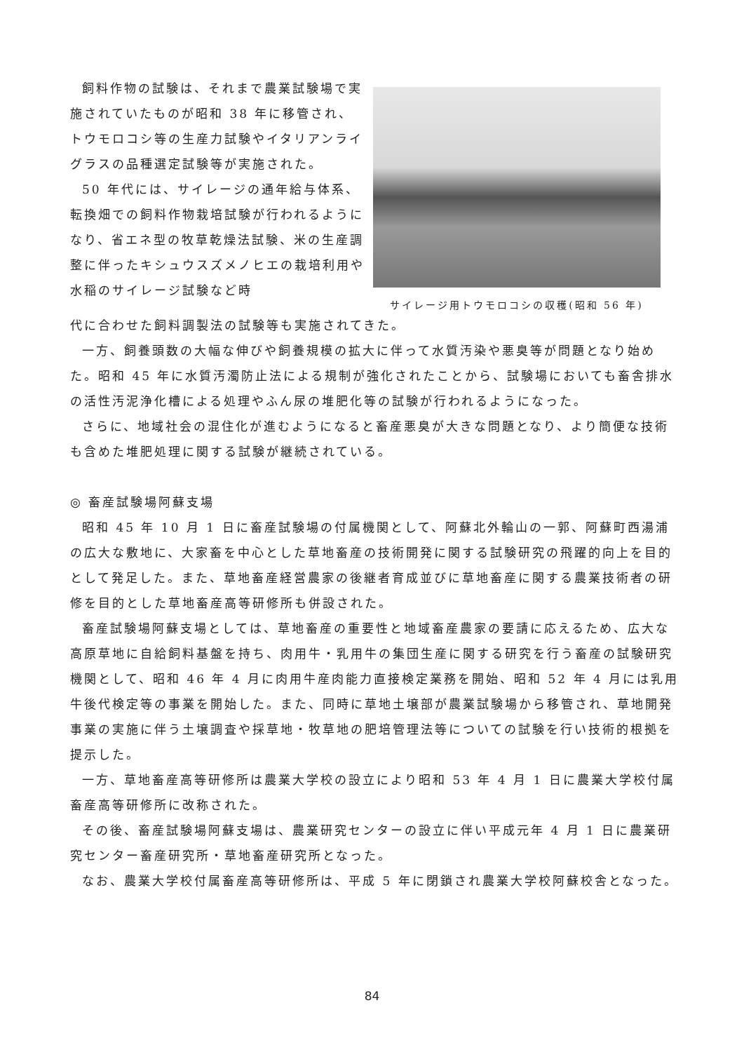飼料作物の試験は、それまで農業試験場で実施されていたものが昭和 38 年に移管され、トウモロコシ等の生産力試験やイタリアンライグラスの品種選定試験等が実施された。
50 年代には、サイレージの通年給与体系、転換畑での飼料作物栽培試験が行われるようになり、省エネ型の牧草乾燥法試験、米の生産調整に伴ったキシュウスズメノヒエの栽培利用や水稲のサイレージ試験など時
サイレージ用トウモロコシの収穫(昭和 56 年)
代に合わせた飼料調製法の試験等も実施されてきた。
一方、飼養頭数の大幅な伸びや飼養規模の拡大に伴って水質汚染や悪臭等が問題となり始めた。昭和 45 年に水質汚濁防止法による規制が強化されたことから、試験場においても畜舎排水の活性汚泥浄化槽による処理やふん尿の堆肥化等の試験が行われるようになった。
さらに、地域社会の混住化が進むようになると畜産悪臭が大きな問題となり、より簡便な技術も含めた堆肥処理に関する試験が継続されている。
◎ 畜産試験場阿蘇支場
昭和 45 年 10 月 1 日に畜産試験場の付属機関として、阿蘇北外輪山の一郭、阿蘇町西湯浦の広大な敷地に、大家畜を中心とした草地畜産の技術開発に関する試験研究の飛躍的向上を目的として発足した。また、草地畜産経営農家の後継者育成並びに草地畜産に関する農業技術者の研修を目的とした草地畜産高等研修所も併設された。
畜産試験場阿蘇支場としては、草地畜産の重要性と地域畜産農家の要請に応えるため、広大な高原草地に自給飼料基盤を持ち、肉用牛・乳用牛の集団生産に関する研究を行う畜産の試験研究機関として、昭和 46 年 4 月に肉用牛産肉能力直接検定業務を開始、昭和 52 年 4 月には乳用牛後代検定等の事業を開始した。また、同時に草地土壌部が農業試験場から移管され、草地開発事業の実施に伴う土壌調査や採草地・牧草地の肥培管理法等についての試験を行い技術的根拠を提示した。
一方、草地畜産高等研修所は農業大学校の設立により昭和 53 年 4 月 1 日に農業大学校付属畜産高等研修所に改称された。
その後、畜産試験場阿蘇支場は、農業研究センターの設立に伴い平成元年 4 月 1 日に農業研究センター畜産研究所・草地畜産研究所となった。
なお、農業大学校付属畜産高等研修所は、平成 5 年に閉鎖され農業大学校阿蘇校舎となった。
84